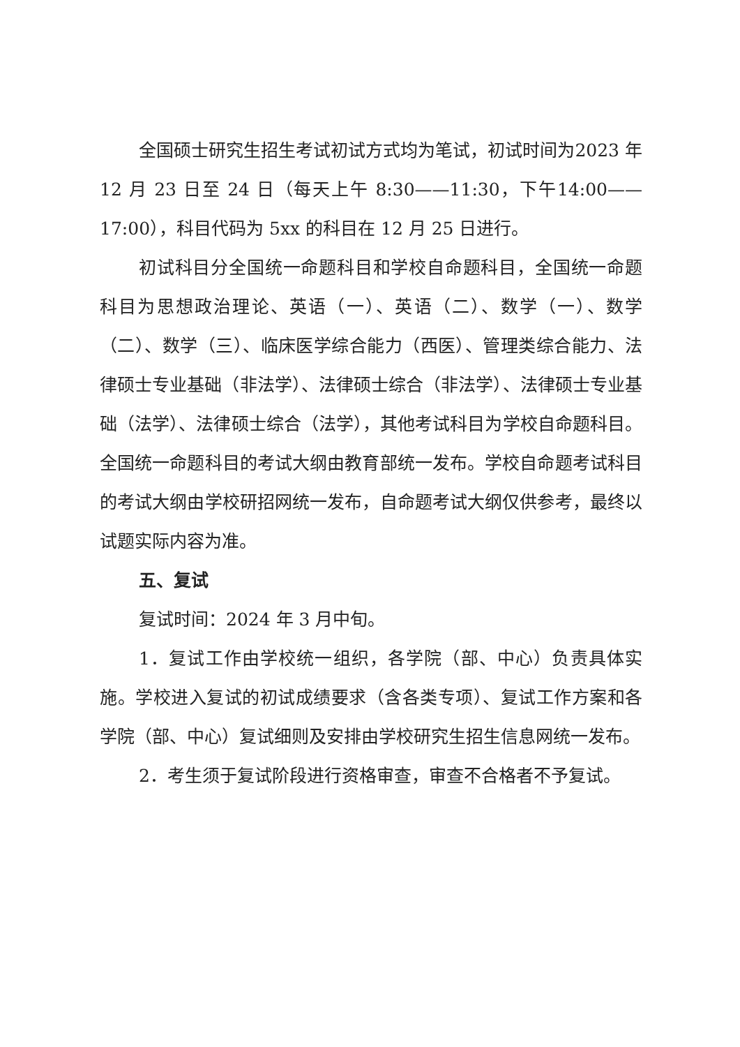全国硕士研究生招生考试初试方式均为笔试，初试时间为2023 年 12 月 23 日至 24 日（每天上午 8:30——11:30，下午14:00——17:00），科目代码为 5xx 的科目在 12 月 25 日进行。
初试科目分全国统一命题科目和学校自命题科目，全国统一命题科目为思想政治理论、英语（一）、英语（二）、数学（一）、数学（二）、数学（三）、临床医学综合能力（西医）、管理类综合能力、法律硕士专业基础（非法学）、法律硕士综合（非法学）、法律硕士专业基础（法学）、法律硕士综合（法学），其他考试科目为学校自命题科目。全国统一命题科目的考试大纲由教育部统一发布。学校自命题考试科目的考试大纲由学校研招网统一发布，自命题考试大纲仅供参考，最终以试题实际内容为准。
五、复试
复试时间：2024 年 3 月中旬。
1．复试工作由学校统一组织，各学院（部、中心）负责具体实施。学校进入复试的初试成绩要求（含各类专项）、复试工作方案和各学院（部、中心）复试细则及安排由学校研究生招生信息网统一发布。
2．考生须于复试阶段进行资格审查，审查不合格者不予复试。